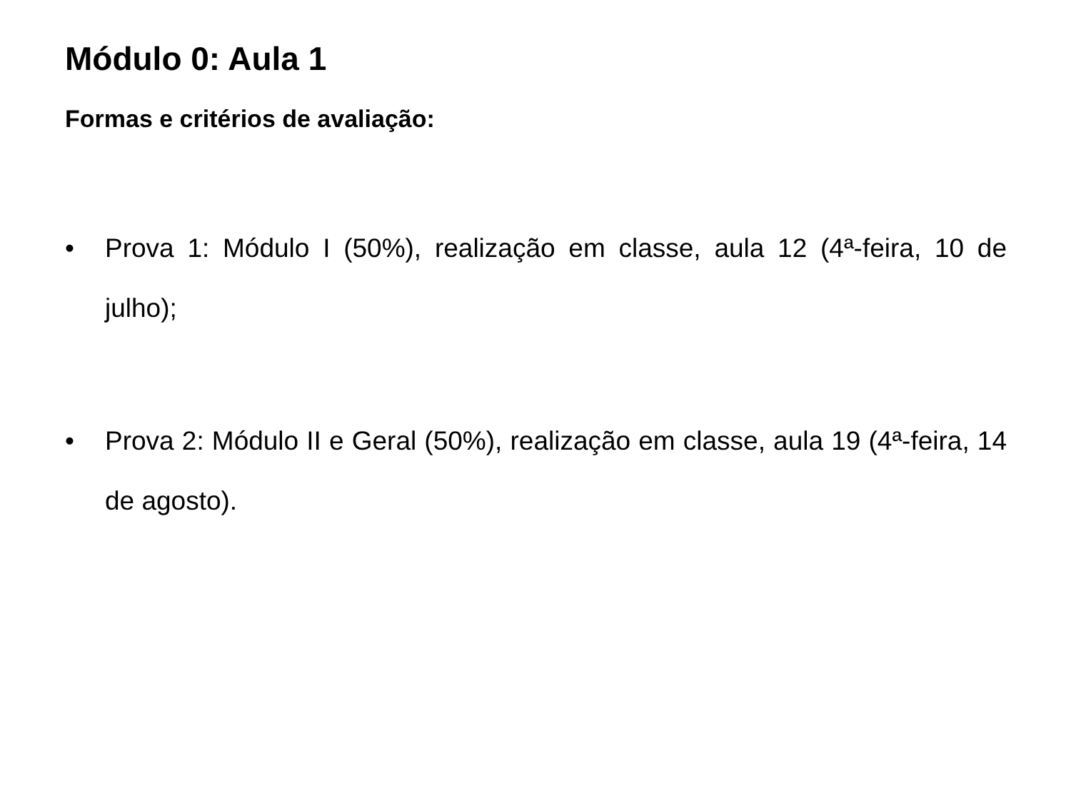Módulo 0: Aula 1
Formas e critérios de avaliação:
• Prova 1: Módulo I (50%), realização em classe, aula 12 (4ª-feira, 10 de julho);
• Prova 2: Módulo II e Geral (50%), realização em classe, aula 19 (4ª-feira, 14 de agosto).